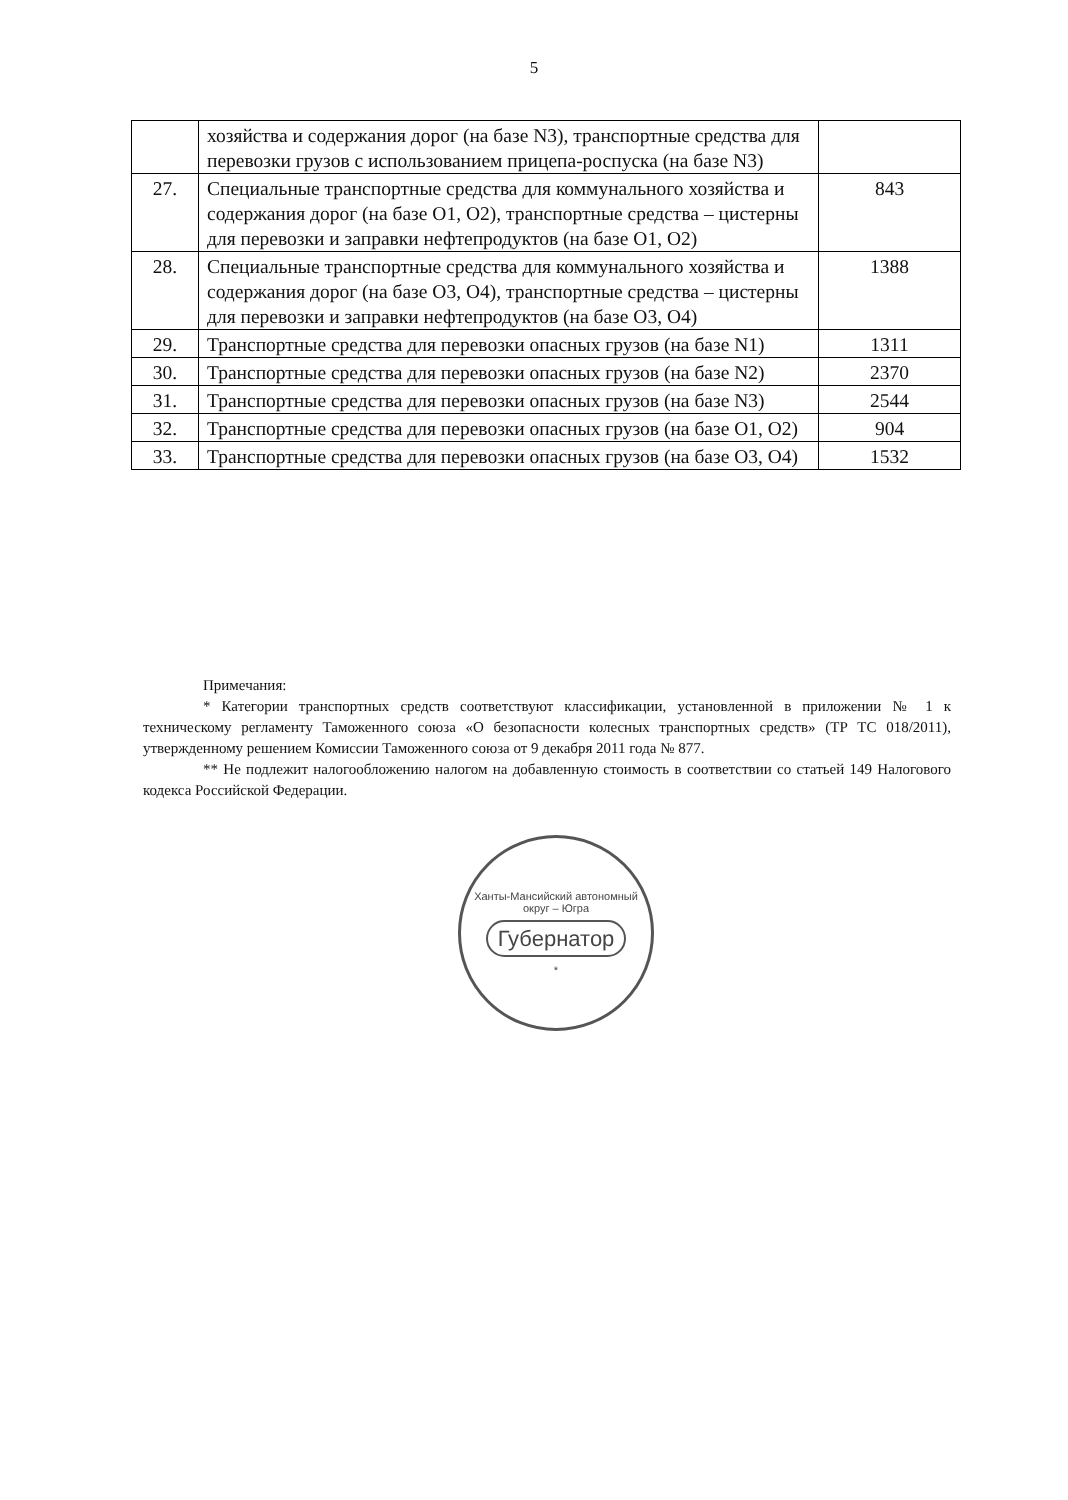5
| | хозяйства и содержания дорог (на базе N3), транспортные средства для перевозки грузов с использованием прицепа-роспуска (на базе N3) | |
| 27. | Специальные транспортные средства для коммунального хозяйства и содержания дорог (на базе O1, O2), транспортные средства – цистерны для перевозки и заправки нефтепродуктов (на базе O1, O2) | 843 |
| 28. | Специальные транспортные средства для коммунального хозяйства и содержания дорог (на базе O3, O4), транспортные средства – цистерны для перевозки и заправки нефтепродуктов (на базе O3, O4) | 1388 |
| 29. | Транспортные средства для перевозки опасных грузов (на базе N1) | 1311 |
| 30. | Транспортные средства для перевозки опасных грузов (на базе N2) | 2370 |
| 31. | Транспортные средства для перевозки опасных грузов (на базе N3) | 2544 |
| 32. | Транспортные средства для перевозки опасных грузов (на базе O1, O2) | 904 |
| 33. | Транспортные средства для перевозки опасных грузов (на базе O3, O4) | 1532 |
Примечания:
* Категории транспортных средств соответствуют классификации, установленной в приложении № 1 к техническому регламенту Таможенного союза «О безопасности колесных транспортных средств» (ТР ТС 018/2011), утвержденному решением Комиссии Таможенного союза от 9 декабря 2011 года № 877.
** Не подлежит налогообложению налогом на добавленную стоимость в соответствии со статьей 149 Налогового кодекса Российской Федерации.
Ханты-Мансийский автономный округ – Югра
Губернатор
*